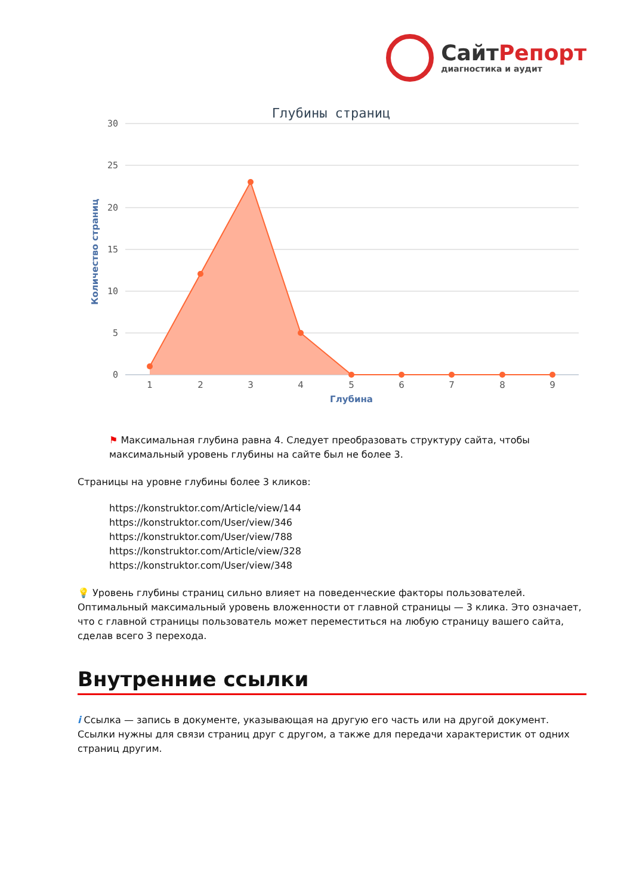СайтРепорт
диагностика и аудит
Глубины страниц
30
25
20
15
10
5
0
Количество страниц
1
2
3
4
5
6
7
8
9
Глубина
⚑ Максимальная глубина равна 4. Следует преобразовать структуру сайта, чтобы максимальный уровень глубины на сайте был не более 3.
Страницы на уровне глубины более 3 кликов:
https://konstruktor.com/Article/view/144
https://konstruktor.com/User/view/346
https://konstruktor.com/User/view/788
https://konstruktor.com/Article/view/328
https://konstruktor.com/User/view/348
💡 Уровень глубины страниц сильно влияет на поведенческие факторы пользователей. Оптимальный максимальный уровень вложенности от главной страницы — 3 клика. Это означает, что с главной страницы пользователь может переместиться на любую страницу вашего сайта, сделав всего 3 перехода.
Внутренние ссылки
i Ссылка — запись в документе, указывающая на другую его часть или на другой документ. Ссылки нужны для связи страниц друг с другом, а также для передачи характеристик от одних страниц другим.